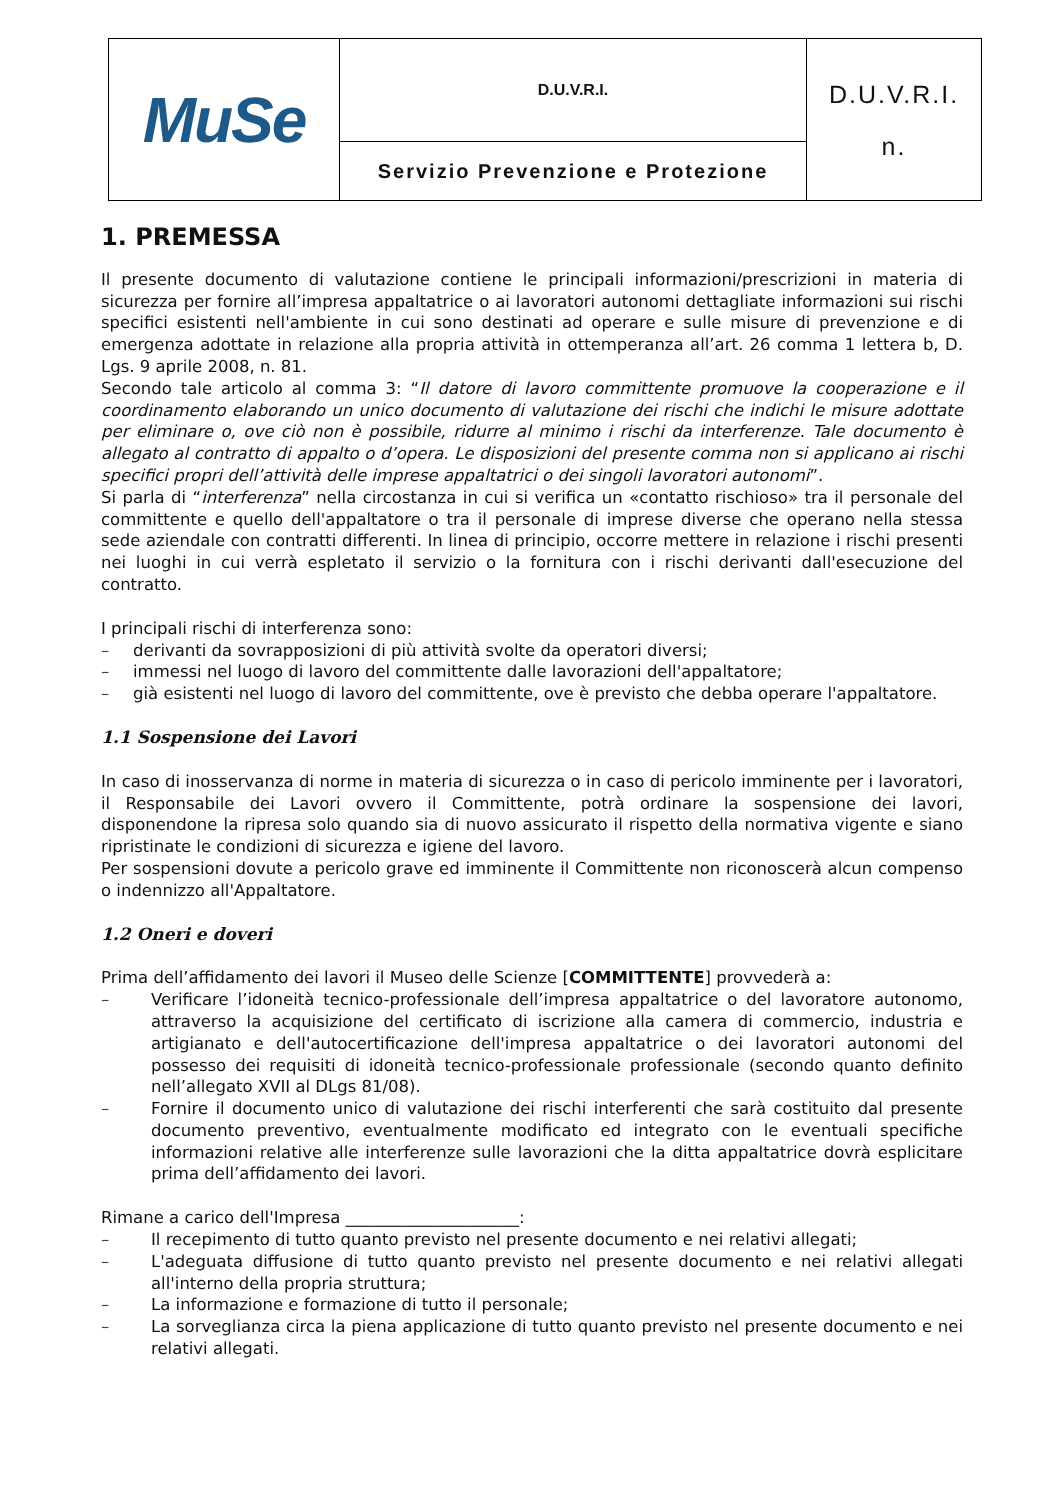| MuSe | D.U.V.R.I. | D.U.V.R.I. n. |
| | Servizio Prevenzione e Protezione | |
1. PREMESSA
Il presente documento di valutazione contiene le principali informazioni/prescrizioni in materia di sicurezza per fornire all’impresa appaltatrice o ai lavoratori autonomi dettagliate informazioni sui rischi specifici esistenti nell'ambiente in cui sono destinati ad operare e sulle misure di prevenzione e di emergenza adottate in relazione alla propria attività in ottemperanza all’art. 26 comma 1 lettera b, D. Lgs. 9 aprile 2008, n. 81.
Secondo tale articolo al comma 3: “Il datore di lavoro committente promuove la cooperazione e il coordinamento elaborando un unico documento di valutazione dei rischi che indichi le misure adottate per eliminare o, ove ciò non è possibile, ridurre al minimo i rischi da interferenze. Tale documento è allegato al contratto di appalto o d’opera. Le disposizioni del presente comma non si applicano ai rischi specifici propri dell’attività delle imprese appaltatrici o dei singoli lavoratori autonomi”.
Si parla di “interferenza” nella circostanza in cui si verifica un «contatto rischioso» tra il personale del committente e quello dell'appaltatore o tra il personale di imprese diverse che operano nella stessa sede aziendale con contratti differenti. In linea di principio, occorre mettere in relazione i rischi presenti nei luoghi in cui verrà espletato il servizio o la fornitura con i rischi derivanti dall'esecuzione del contratto.
I principali rischi di interferenza sono:
– derivanti da sovrapposizioni di più attività svolte da operatori diversi;
– immessi nel luogo di lavoro del committente dalle lavorazioni dell'appaltatore;
– già esistenti nel luogo di lavoro del committente, ove è previsto che debba operare l'appaltatore.
1.1 Sospensione dei Lavori
In caso di inosservanza di norme in materia di sicurezza o in caso di pericolo imminente per i lavoratori, il Responsabile dei Lavori ovvero il Committente, potrà ordinare la sospensione dei lavori, disponendone la ripresa solo quando sia di nuovo assicurato il rispetto della normativa vigente e siano ripristinate le condizioni di sicurezza e igiene del lavoro.
Per sospensioni dovute a pericolo grave ed imminente il Committente non riconoscerà alcun compenso o indennizzo all'Appaltatore.
1.2 Oneri e doveri
Prima dell’affidamento dei lavori il Museo delle Scienze [COMMITTENTE] provvederà a:
– Verificare l’idoneità tecnico-professionale dell’impresa appaltatrice o del lavoratore autonomo, attraverso la acquisizione del certificato di iscrizione alla camera di commercio, industria e artigianato e dell'autocertificazione dell'impresa appaltatrice o dei lavoratori autonomi del possesso dei requisiti di idoneità tecnico-professionale professionale (secondo quanto definito nell’allegato XVII al DLgs 81/08).
– Fornire il documento unico di valutazione dei rischi interferenti che sarà costituito dal presente documento preventivo, eventualmente modificato ed integrato con le eventuali specifiche informazioni relative alle interferenze sulle lavorazioni che la ditta appaltatrice dovrà esplicitare prima dell’affidamento dei lavori.
Rimane a carico dell'Impresa _____________________:
– Il recepimento di tutto quanto previsto nel presente documento e nei relativi allegati;
– L'adeguata diffusione di tutto quanto previsto nel presente documento e nei relativi allegati all'interno della propria struttura;
– La informazione e formazione di tutto il personale;
– La sorveglianza circa la piena applicazione di tutto quanto previsto nel presente documento e nei relativi allegati.